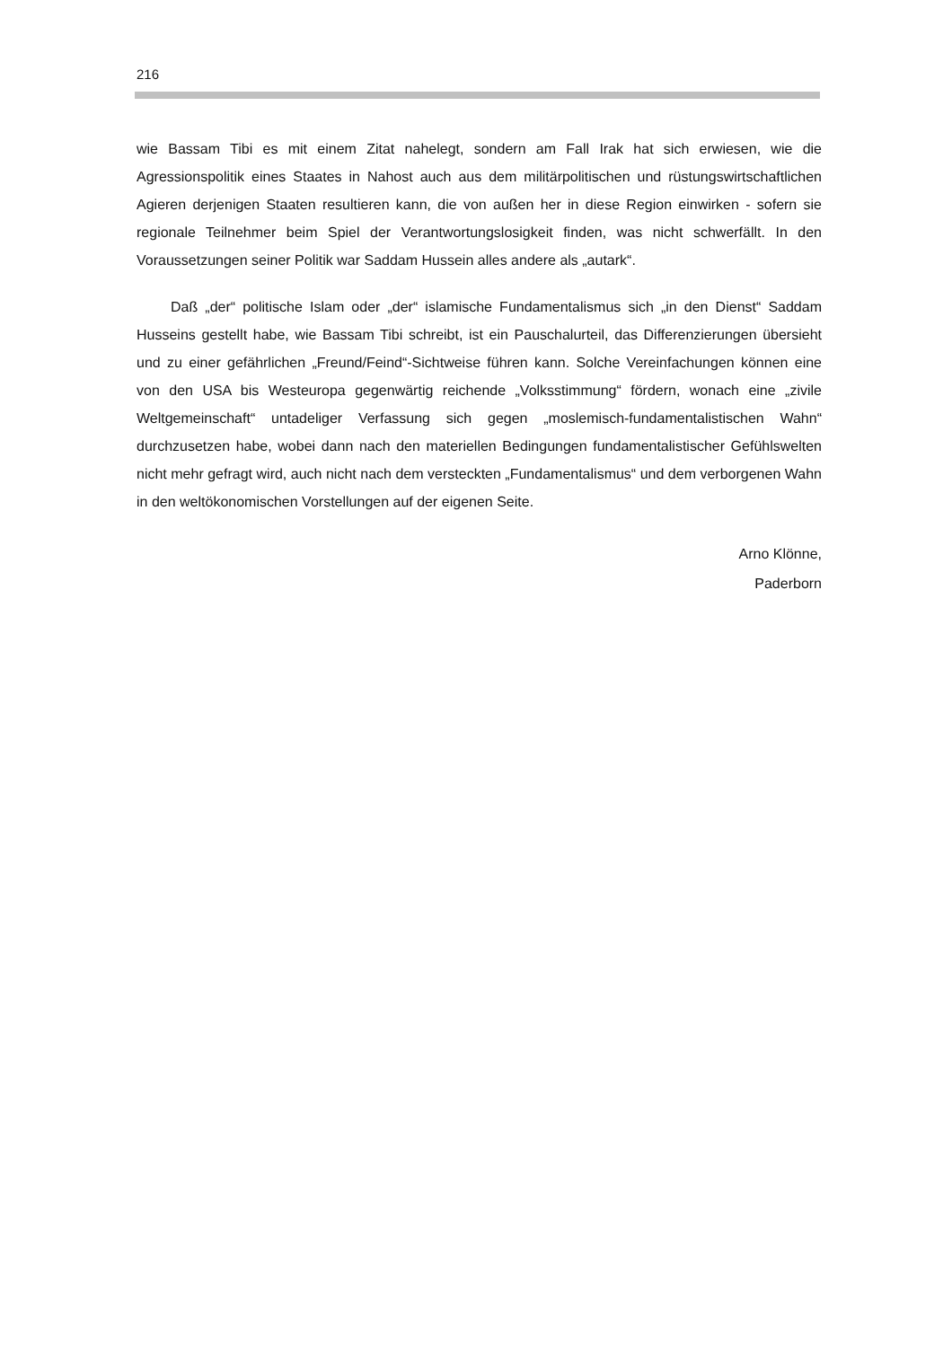216
wie Bassam Tibi es mit einem Zitat nahelegt, sondern am Fall Irak hat sich erwiesen, wie die Agressionspolitik eines Staates in Nahost auch aus dem militärpolitischen und rüstungswirtschaftlichen Agieren derjenigen Staaten resultieren kann, die von außen her in diese Region einwirken - sofern sie regionale Teilnehmer beim Spiel der Verantwortungslosigkeit finden, was nicht schwerfällt. In den Voraussetzungen seiner Politik war Saddam Hussein alles andere als „autark“.
Daß „der“ politische Islam oder „der“ islamische Fundamentalismus sich „in den Dienst“ Saddam Husseins gestellt habe, wie Bassam Tibi schreibt, ist ein Pauschalurteil, das Differenzierungen übersieht und zu einer gefährlichen „Freund/Feind“-Sichtweise führen kann. Solche Vereinfachungen können eine von den USA bis Westeuropa gegenwärtig reichende „Volksstimmung“ fördern, wonach eine „zivile Weltgemeinschaft“ untadeliger Verfassung sich gegen „moslemisch-fundamentalistischen Wahn“ durchzusetzen habe, wobei dann nach den materiellen Bedingungen fundamentalistischer Gefühlswelten nicht mehr gefragt wird, auch nicht nach dem versteckten „Fundamentalismus“ und dem verborgenen Wahn in den weltökonomischen Vorstellungen auf der eigenen Seite.
Arno Klönne,
Paderborn